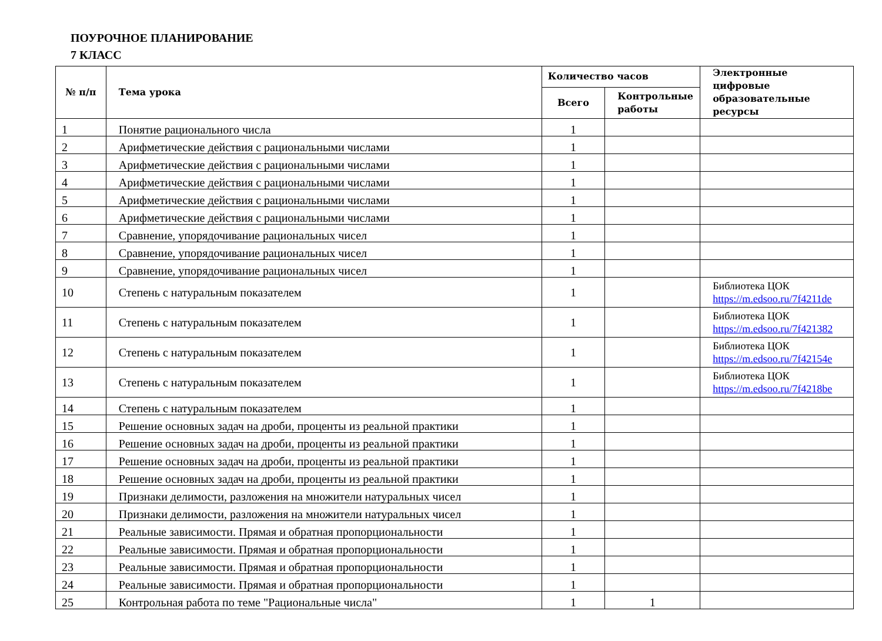ПОУРОЧНОЕ ПЛАНИРОВАНИЕ
7 КЛАСС
| № п/п | Тема урока | Количество часов | | Электронные цифровые образовательные ресурсы |
| --- | --- | --- | --- | --- |
| | | Всего | Контрольные работы | |
| 1 | Понятие рационального числа | 1 | | |
| 2 | Арифметические действия с рациональными числами | 1 | | |
| 3 | Арифметические действия с рациональными числами | 1 | | |
| 4 | Арифметические действия с рациональными числами | 1 | | |
| 5 | Арифметические действия с рациональными числами | 1 | | |
| 6 | Арифметические действия с рациональными числами | 1 | | |
| 7 | Сравнение, упорядочивание рациональных чисел | 1 | | |
| 8 | Сравнение, упорядочивание рациональных чисел | 1 | | |
| 9 | Сравнение, упорядочивание рациональных чисел | 1 | | |
| 10 | Степень с натуральным показателем | 1 | | Библиотека ЦОК https://m.edsoo.ru/7f4211de |
| 11 | Степень с натуральным показателем | 1 | | Библиотека ЦОК https://m.edsoo.ru/7f421382 |
| 12 | Степень с натуральным показателем | 1 | | Библиотека ЦОК https://m.edsoo.ru/7f42154e |
| 13 | Степень с натуральным показателем | 1 | | Библиотека ЦОК https://m.edsoo.ru/7f4218be |
| 14 | Степень с натуральным показателем | 1 | | |
| 15 | Решение основных задач на дроби, проценты из реальной практики | 1 | | |
| 16 | Решение основных задач на дроби, проценты из реальной практики | 1 | | |
| 17 | Решение основных задач на дроби, проценты из реальной практики | 1 | | |
| 18 | Решение основных задач на дроби, проценты из реальной практики | 1 | | |
| 19 | Признаки делимости, разложения на множители натуральных чисел | 1 | | |
| 20 | Признаки делимости, разложения на множители натуральных чисел | 1 | | |
| 21 | Реальные зависимости. Прямая и обратная пропорциональности | 1 | | |
| 22 | Реальные зависимости. Прямая и обратная пропорциональности | 1 | | |
| 23 | Реальные зависимости. Прямая и обратная пропорциональности | 1 | | |
| 24 | Реальные зависимости. Прямая и обратная пропорциональности | 1 | | |
| 25 | Контрольная работа по теме "Рациональные числа" | 1 | 1 | |